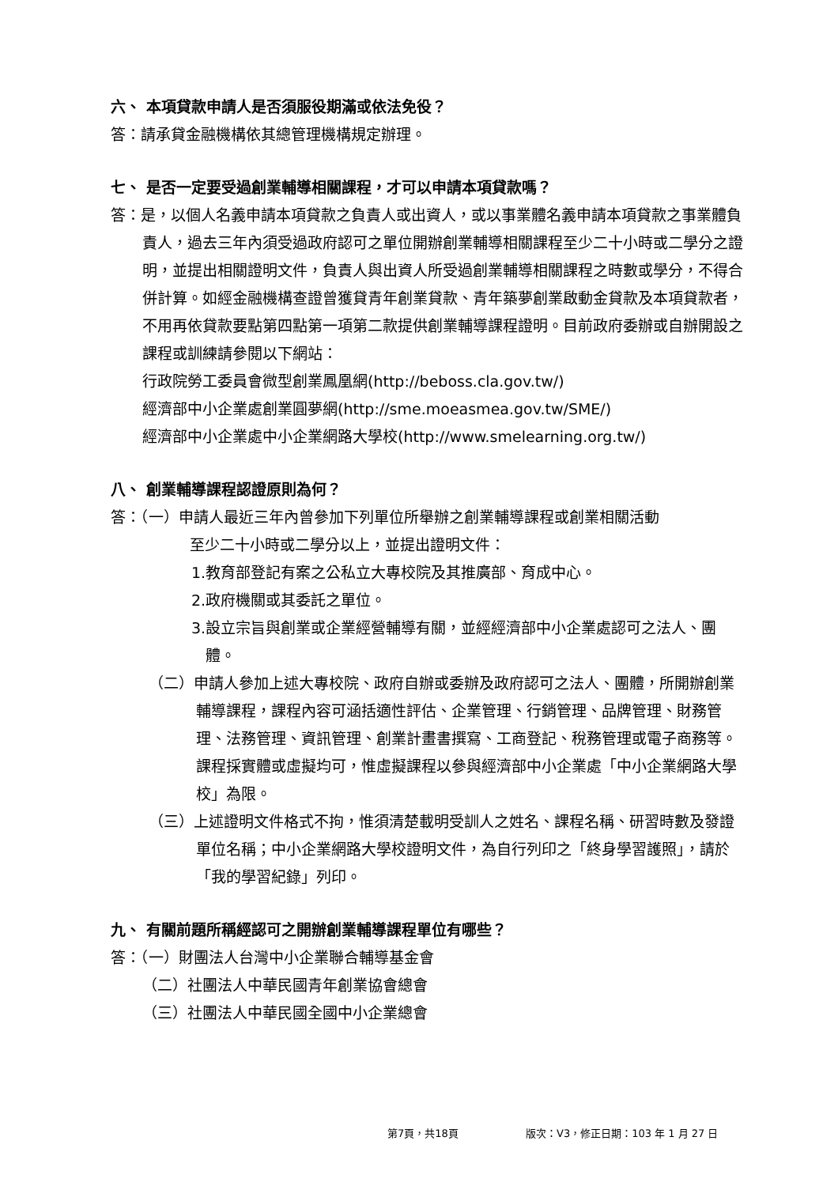六、 本項貸款申請人是否須服役期滿或依法免役？
答：請承貸金融機構依其總管理機構規定辦理。
七、 是否一定要受過創業輔導相關課程，才可以申請本項貸款嗎？
答：是，以個人名義申請本項貸款之負責人或出資人，或以事業體名義申請本項貸款之事業體負責人，過去三年內須受過政府認可之單位開辦創業輔導相關課程至少二十小時或二學分之證明，並提出相關證明文件，負責人與出資人所受過創業輔導相關課程之時數或學分，不得合併計算。如經金融機構查證曾獲貸青年創業貸款、青年築夢創業啟動金貸款及本項貸款者，不用再依貸款要點第四點第一項第二款提供創業輔導課程證明。目前政府委辦或自辦開設之課程或訓練請參閱以下網站：
行政院勞工委員會微型創業鳳凰網(http://beboss.cla.gov.tw/)
經濟部中小企業處創業圓夢網(http://sme.moeasmea.gov.tw/SME/)
經濟部中小企業處中小企業網路大學校(http://www.smelearning.org.tw/)
八、 創業輔導課程認證原則為何？
答：（一）申請人最近三年內曾參加下列單位所舉辦之創業輔導課程或創業相關活動
至少二十小時或二學分以上，並提出證明文件：
1.教育部登記有案之公私立大專校院及其推廣部、育成中心。
2.政府機關或其委託之單位。
3.設立宗旨與創業或企業經營輔導有關，並經經濟部中小企業處認可之法人、團體。
（二）申請人參加上述大專校院、政府自辦或委辦及政府認可之法人、團體，所開辦創業輔導課程，課程內容可涵括適性評估、企業管理、行銷管理、品牌管理、財務管理、法務管理、資訊管理、創業計畫書撰寫、工商登記、稅務管理或電子商務等。課程採實體或虛擬均可，惟虛擬課程以參與經濟部中小企業處「中小企業網路大學校」為限。
（三）上述證明文件格式不拘，惟須清楚載明受訓人之姓名、課程名稱、研習時數及發證單位名稱；中小企業網路大學校證明文件，為自行列印之「終身學習護照」，請於「我的學習紀錄」列印。
九、 有關前題所稱經認可之開辦創業輔導課程單位有哪些？
答：（一）財團法人台灣中小企業聯合輔導基金會
（二）社團法人中華民國青年創業協會總會
（三）社團法人中華民國全國中小企業總會
第7頁，共18頁 版次：V3，修正日期：103 年 1 月 27 日